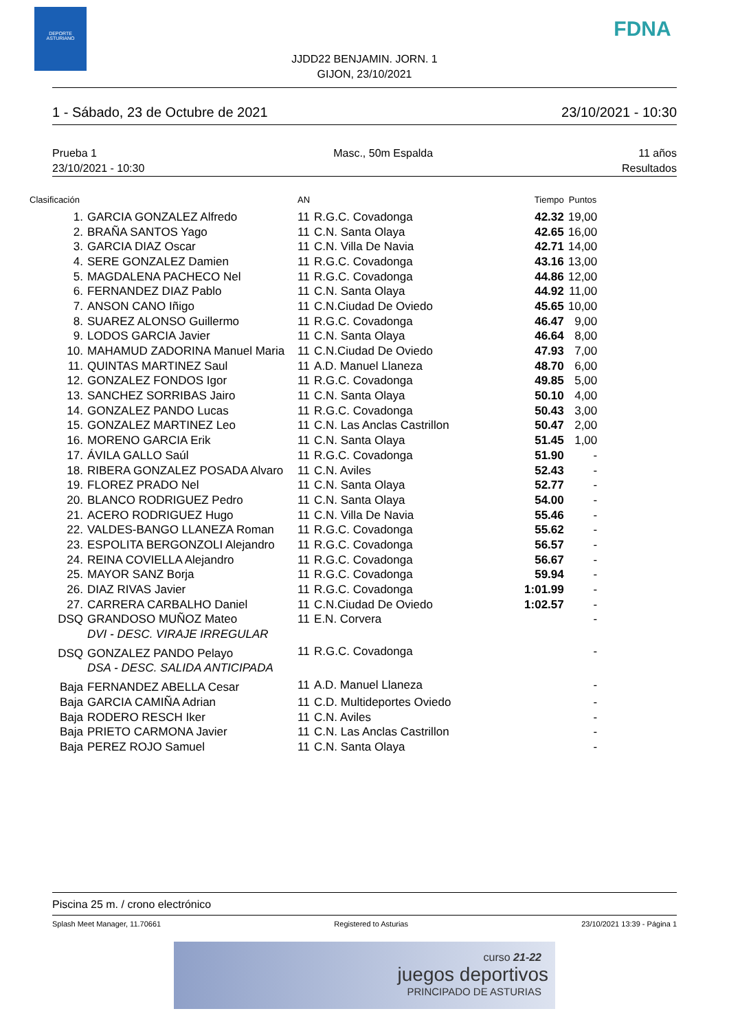DEPORTE
ASTURIANO
FDNA
JJDD22 BENJAMIN. JORN. 1
GIJON, 23/10/2021
1 - Sábado, 23 de Octubre de 2021 23/10/2021 - 10:30
Prueba 1
23/10/2021 - 10:30 Masc., 50m Espalda 11 años
Resultados
| Clasificación | | AN | | Tiempo | Puntos |
| --- | --- | --- | --- | --- | --- |
| 1. | GARCIA GONZALEZ Alfredo | 11 | R.G.C. Covadonga | 42.32 | 19,00 |
| 2. | BRAÑA SANTOS Yago | 11 | C.N. Santa Olaya | 42.65 | 16,00 |
| 3. | GARCIA DIAZ Oscar | 11 | C.N. Villa De Navia | 42.71 | 14,00 |
| 4. | SERE GONZALEZ Damien | 11 | R.G.C. Covadonga | 43.16 | 13,00 |
| 5. | MAGDALENA PACHECO Nel | 11 | R.G.C. Covadonga | 44.86 | 12,00 |
| 6. | FERNANDEZ DIAZ Pablo | 11 | C.N. Santa Olaya | 44.92 | 11,00 |
| 7. | ANSON CANO Iñigo | 11 | C.N.Ciudad De Oviedo | 45.65 | 10,00 |
| 8. | SUAREZ ALONSO Guillermo | 11 | R.G.C. Covadonga | 46.47 | 9,00 |
| 9. | LODOS GARCIA Javier | 11 | C.N. Santa Olaya | 46.64 | 8,00 |
| 10. | MAHAMUD ZADORINA Manuel Maria | 11 | C.N.Ciudad De Oviedo | 47.93 | 7,00 |
| 11. | QUINTAS MARTINEZ Saul | 11 | A.D. Manuel Llaneza | 48.70 | 6,00 |
| 12. | GONZALEZ FONDOS Igor | 11 | R.G.C. Covadonga | 49.85 | 5,00 |
| 13. | SANCHEZ SORRIBAS Jairo | 11 | C.N. Santa Olaya | 50.10 | 4,00 |
| 14. | GONZALEZ PANDO Lucas | 11 | R.G.C. Covadonga | 50.43 | 3,00 |
| 15. | GONZALEZ MARTINEZ Leo | 11 | C.N. Las Anclas Castrillon | 50.47 | 2,00 |
| 16. | MORENO GARCIA Erik | 11 | C.N. Santa Olaya | 51.45 | 1,00 |
| 17. | ÁVILA GALLO Saúl | 11 | R.G.C. Covadonga | 51.90 | - |
| 18. | RIBERA GONZALEZ POSADA Alvaro | 11 | C.N. Aviles | 52.43 | - |
| 19. | FLOREZ PRADO Nel | 11 | C.N. Santa Olaya | 52.77 | - |
| 20. | BLANCO RODRIGUEZ Pedro | 11 | C.N. Santa Olaya | 54.00 | - |
| 21. | ACERO RODRIGUEZ Hugo | 11 | C.N. Villa De Navia | 55.46 | - |
| 22. | VALDES-BANGO LLANEZA Roman | 11 | R.G.C. Covadonga | 55.62 | - |
| 23. | ESPOLITA BERGONZOLI Alejandro | 11 | R.G.C. Covadonga | 56.57 | - |
| 24. | REINA COVIELLA Alejandro | 11 | R.G.C. Covadonga | 56.67 | - |
| 25. | MAYOR SANZ Borja | 11 | R.G.C. Covadonga | 59.94 | - |
| 26. | DIAZ RIVAS Javier | 11 | R.G.C. Covadonga | 1:01.99 | - |
| 27. | CARRERA CARBALHO Daniel | 11 | C.N.Ciudad De Oviedo | 1:02.57 | - |
| DSQ | GRANDOSO MUÑOZ Mateo | 11 | E.N. Corvera | | - |
| | DVI - DESC. VIRAJE IRREGULAR | | | | |
| DSQ | GONZALEZ PANDO Pelayo | 11 | R.G.C. Covadonga | | - |
| | DSA - DESC. SALIDA ANTICIPADA | | | | |
| Baja | FERNANDEZ ABELLA Cesar | 11 | A.D. Manuel Llaneza | | - |
| Baja | GARCIA CAMIÑA Adrian | 11 | C.D. Multideportes Oviedo | | - |
| Baja | RODERO RESCH Iker | 11 | C.N. Aviles | | - |
| Baja | PRIETO CARMONA Javier | 11 | C.N. Las Anclas Castrillon | | - |
| Baja | PEREZ ROJO Samuel | 11 | C.N. Santa Olaya | | - |
Piscina 25 m. / crono electrónico
Splash Meet Manager, 11.70661 Registered to Asturias 23/10/2021 13:39 - Página 1
curso 21-22
juegos deportivos
PRINCIPADO DE ASTURIAS